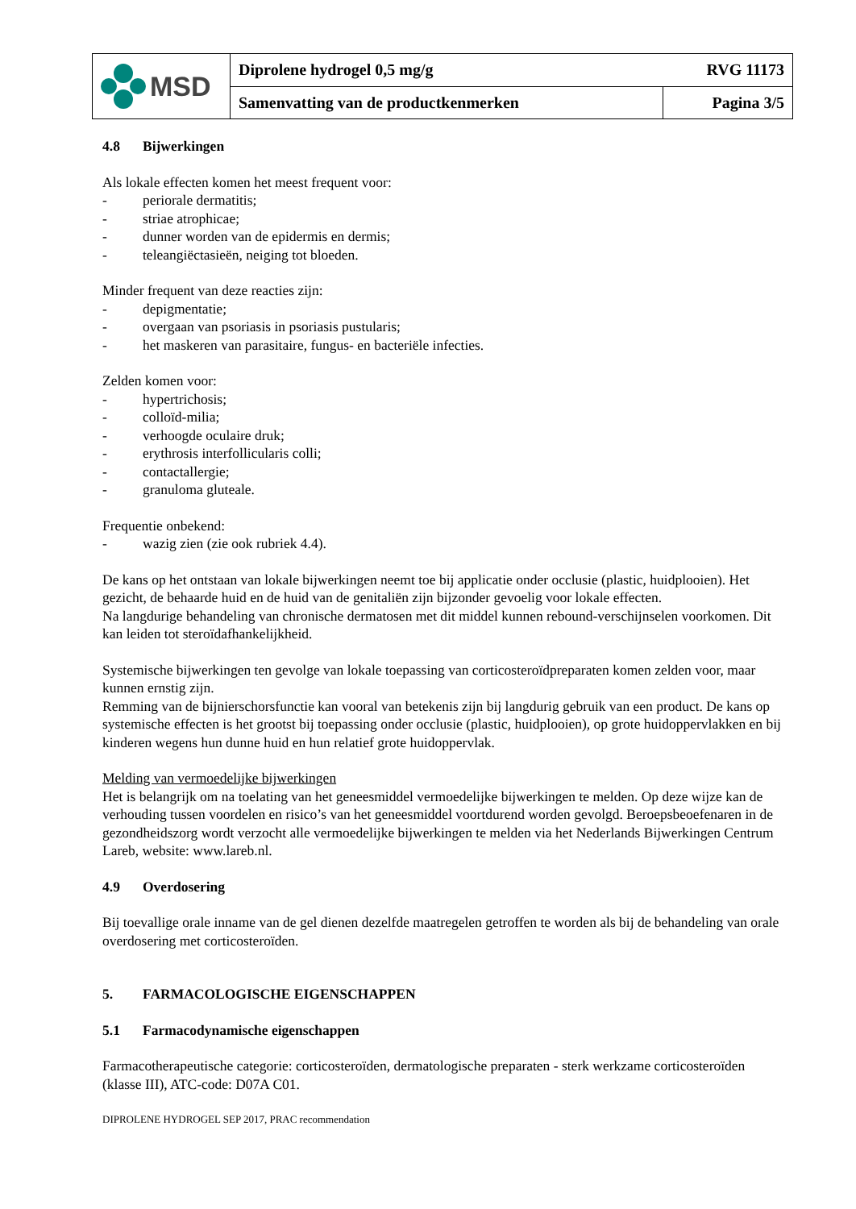| MSD | Diprolene hydrogel 0,5 mg/g RVG 11173 | |
| | Samenvatting van de productkenmerken | Pagina 3/5 |
4.8 Bijwerkingen
Als lokale effecten komen het meest frequent voor:
- periorale dermatitis;
- striae atrophicae;
- dunner worden van de epidermis en dermis;
- teleangiëctasieën, neiging tot bloeden.
Minder frequent van deze reacties zijn:
- depigmentatie;
- overgaan van psoriasis in psoriasis pustularis;
- het maskeren van parasitaire, fungus- en bacteriële infecties.
Zelden komen voor:
- hypertrichosis;
- colloïd-milia;
- verhoogde oculaire druk;
- erythrosis interfollicularis colli;
- contactallergie;
- granuloma gluteale.
Frequentie onbekend:
- wazig zien (zie ook rubriek 4.4).
De kans op het ontstaan van lokale bijwerkingen neemt toe bij applicatie onder occlusie (plastic, huidplooien). Het gezicht, de behaarde huid en de huid van de genitaliën zijn bijzonder gevoelig voor lokale effecten.
Na langdurige behandeling van chronische dermatosen met dit middel kunnen rebound-verschijnselen voorkomen. Dit kan leiden tot steroïdafhankelijkheid.
Systemische bijwerkingen ten gevolge van lokale toepassing van corticosteroïdpreparaten komen zelden voor, maar kunnen ernstig zijn.
Remming van de bijnierschorsfunctie kan vooral van betekenis zijn bij langdurig gebruik van een product. De kans op systemische effecten is het grootst bij toepassing onder occlusie (plastic, huidplooien), op grote huidoppervlakken en bij kinderen wegens hun dunne huid en hun relatief grote huidoppervlak.
Melding van vermoedelijke bijwerkingen
Het is belangrijk om na toelating van het geneesmiddel vermoedelijke bijwerkingen te melden. Op deze wijze kan de verhouding tussen voordelen en risico’s van het geneesmiddel voortdurend worden gevolgd. Beroepsbeoefenaren in de gezondheidszorg wordt verzocht alle vermoedelijke bijwerkingen te melden via het Nederlands Bijwerkingen Centrum Lareb, website: www.lareb.nl.
4.9 Overdosering
Bij toevallige orale inname van de gel dienen dezelfde maatregelen getroffen te worden als bij de behandeling van orale overdosering met corticosteroïden.
5. FARMACOLOGISCHE EIGENSCHAPPEN
5.1 Farmacodynamische eigenschappen
Farmacotherapeutische categorie: corticosteroïden, dermatologische preparaten - sterk werkzame corticosteroïden (klasse III), ATC-code: D07A C01.
DIPROLENE HYDROGEL SEP 2017, PRAC recommendation